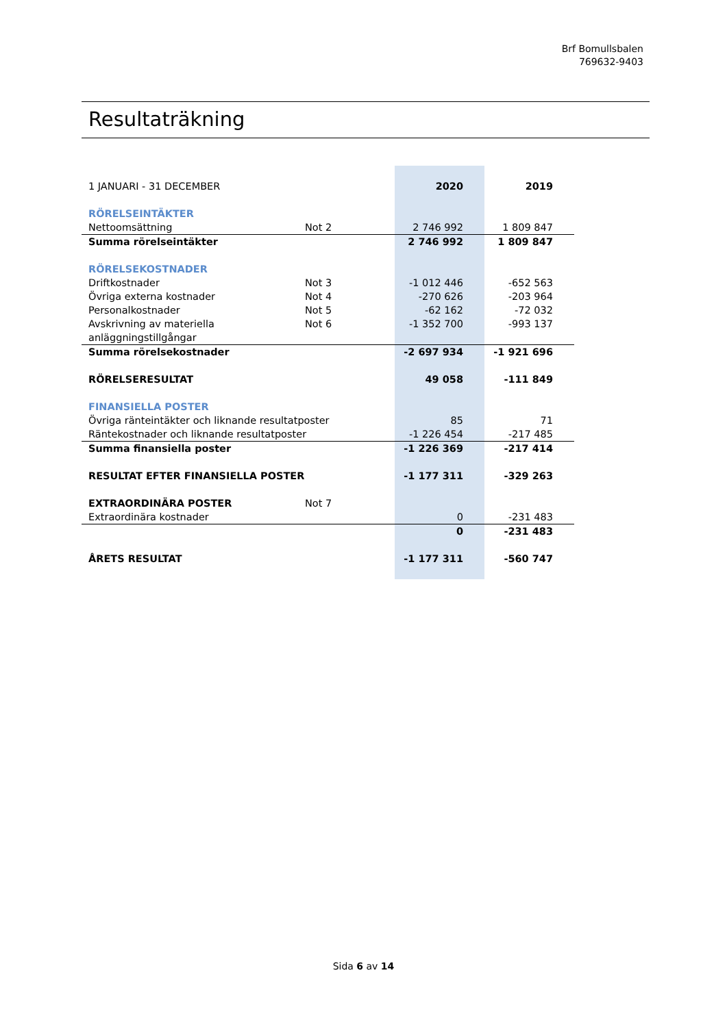Brf Bomullsbalen
769632-9403
Resultaträkning
| 1 JANUARI - 31 DECEMBER | | | 2020 | 2019 |
| RÖRELSEINTÄKTER | | | | |
| Nettoomsättning | Not 2 | | 2 746 992 | 1 809 847 |
| Summa rörelseintäkter | | | 2 746 992 | 1 809 847 |
| RÖRELSEKOSTNADER | | | | |
| Driftkostnader | Not 3 | | -1 012 446 | -652 563 |
| Övriga externa kostnader | Not 4 | | -270 626 | -203 964 |
| Personalkostnader | Not 5 | | -62 162 | -72 032 |
| Avskrivning av materiella anläggningstillgångar | Not 6 | | -1 352 700 | -993 137 |
| Summa rörelsekostnader | | | -2 697 934 | -1 921 696 |
| RÖRELSERESULTAT | | | 49 058 | -111 849 |
| FINANSIELLA POSTER | | | | |
| Övriga ränteintäkter och liknande resultatposter | | | 85 | 71 |
| Räntekostnader och liknande resultatposter | | | -1 226 454 | -217 485 |
| Summa finansiella poster | | | -1 226 369 | -217 414 |
| RESULTAT EFTER FINANSIELLA POSTER | | | -1 177 311 | -329 263 |
| EXTRAORDINÄRA POSTER | Not 7 | | | |
| Extraordinära kostnader | | | 0 | -231 483 |
| | | | 0 | -231 483 |
| ÅRETS RESULTAT | | | -1 177 311 | -560 747 |
Sida 6 av 14